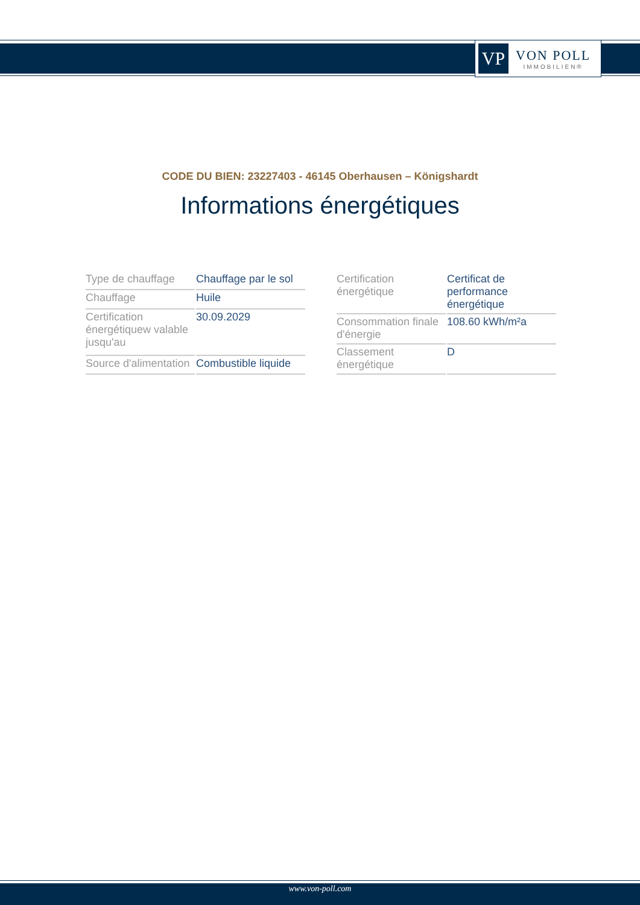VP
VON POLL
IMMOBILIEN®
CODE DU BIEN: 23227403 - 46145 Oberhausen – Königshardt
Informations énergétiques
| Type de chauffage | Chauffage par le sol |
| Chauffage | Huile |
| Certification énergétiquew valable jusqu'au | 30.09.2029 |
| Source d'alimentation | Combustible liquide |
| Certification énergétique | Certificat de performance énergétique |
| Consommation finale d'énergie | 108.60 kWh/m²a |
| Classement énergétique | D |
www.von-poll.com